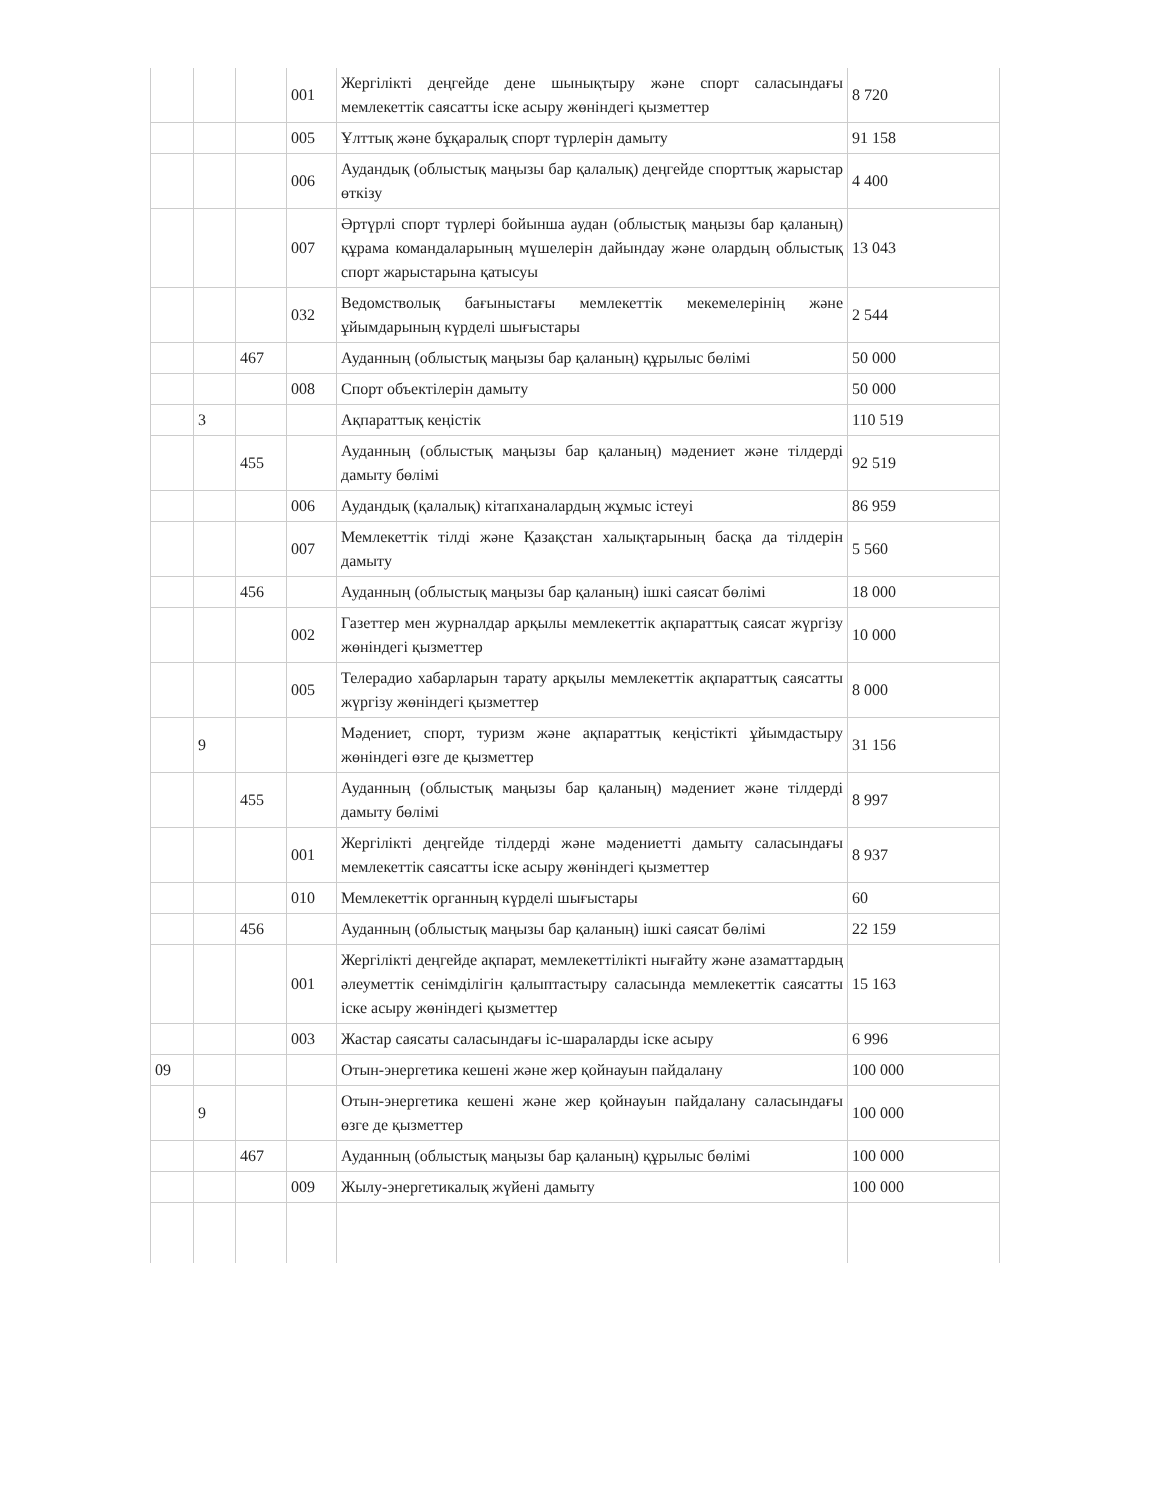| | | | 001 | Жергілікті деңгейде дене шынықтыру және спорт саласындағы мемлекеттік саясатты іске асыру жөніндегі қызметтер | 8 720 |
| | | | 005 | Ұлттық және бұқаралық спорт түрлерін дамыту | 91 158 |
| | | | 006 | Аудандық (облыстық маңызы бар қалалық) деңгейде спорттық жарыстар өткізу | 4 400 |
| | | | 007 | Әртүрлі спорт түрлері бойынша аудан (облыстық маңызы бар қаланың) құрама командаларының мүшелерін дайындау және олардың облыстық спорт жарыстарына қатысуы | 13 043 |
| | | | 032 | Ведомстволық бағыныстағы мемлекеттік мекемелерінің және ұйымдарының күрделі шығыстары | 2 544 |
| | | 467 | | Ауданның (облыстық маңызы бар қаланың) құрылыс бөлімі | 50 000 |
| | | | 008 | Спорт объектілерін дамыту | 50 000 |
| | 3 | | | Ақпараттық кеңістік | 110 519 |
| | | 455 | | Ауданның (облыстық маңызы бар қаланың) мәдениет және тілдерді дамыту бөлімі | 92 519 |
| | | | 006 | Аудандық (қалалық) кітапханалардың жұмыс істеуі | 86 959 |
| | | | 007 | Мемлекеттік тілді және Қазақстан халықтарының басқа да тілдерін дамыту | 5 560 |
| | | 456 | | Ауданның (облыстық маңызы бар қаланың) ішкі саясат бөлімі | 18 000 |
| | | | 002 | Газеттер мен журналдар арқылы мемлекеттік ақпараттық саясат жүргізу жөніндегі қызметтер | 10 000 |
| | | | 005 | Телерадио хабарларын тарату арқылы мемлекеттік ақпараттық саясатты жүргізу жөніндегі қызметтер | 8 000 |
| | 9 | | | Мәдениет, спорт, туризм және ақпараттық кеңістікті ұйымдастыру жөніндегі өзге де қызметтер | 31 156 |
| | | 455 | | Ауданның (облыстық маңызы бар қаланың) мәдениет және тілдерді дамыту бөлімі | 8 997 |
| | | | 001 | Жергілікті деңгейде тілдерді және мәдениетті дамыту саласындағы мемлекеттік саясатты іске асыру жөніндегі қызметтер | 8 937 |
| | | | 010 | Мемлекеттік органның күрделі шығыстары | 60 |
| | | 456 | | Ауданның (облыстық маңызы бар қаланың) ішкі саясат бөлімі | 22 159 |
| | | | 001 | Жергілікті деңгейде ақпарат, мемлекеттілікті нығайту және азаматтардың әлеуметтік сенімділігін қалыптастыру саласында мемлекеттік саясатты іске асыру жөніндегі қызметтер | 15 163 |
| | | | 003 | Жастар саясаты саласындағы іс-шараларды іске асыру | 6 996 |
| 09 | | | | Отын-энергетика кешені және жер қойнауын пайдалану | 100 000 |
| | 9 | | | Отын-энергетика кешені және жер қойнауын пайдалану саласындағы өзге де қызметтер | 100 000 |
| | | 467 | | Ауданның (облыстық маңызы бар қаланың) құрылыс бөлімі | 100 000 |
| | | | 009 | Жылу-энергетикалық жүйені дамыту | 100 000 |